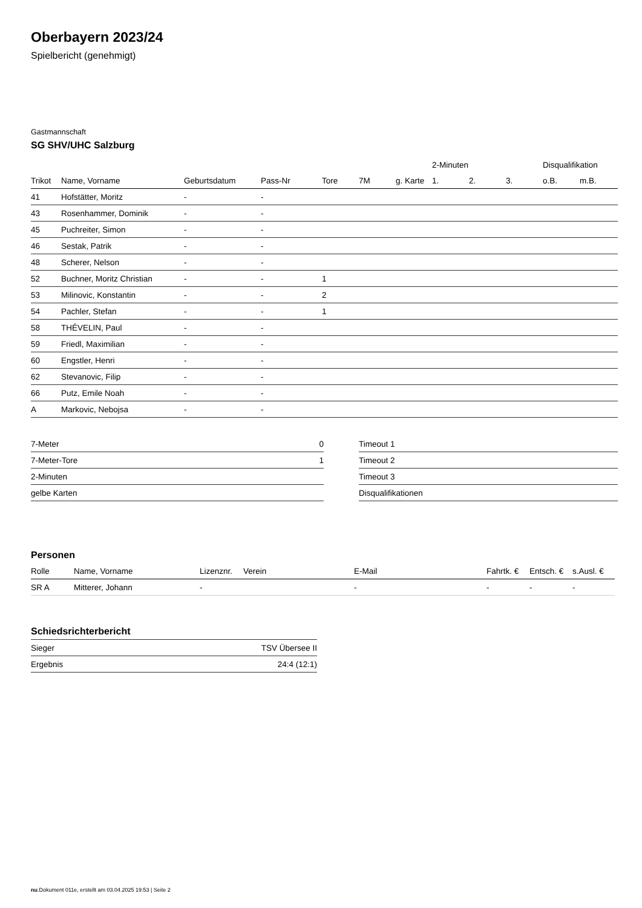Oberbayern 2023/24
Spielbericht (genehmigt)
Gastmannschaft
SG SHV/UHC Salzburg
| | | | | | | | 2-Minuten | | | Disqualifikation | |
| --- | --- | --- | --- | --- | --- | --- | --- | --- | --- | --- | --- |
| Trikot | Name, Vorname | Geburtsdatum | Pass-Nr | Tore | 7M | g. Karte | 1. | 2. | 3. | o.B. | m.B. |
| 41 | Hofstätter, Moritz | - | - | | | | | | | | |
| 43 | Rosenhammer, Dominik | - | - | | | | | | | | |
| 45 | Puchreiter, Simon | - | - | | | | | | | | |
| 46 | Sestak, Patrik | - | - | | | | | | | | |
| 48 | Scherer, Nelson | - | - | | | | | | | | |
| 52 | Buchner, Moritz Christian | - | - | 1 | | | | | | | |
| 53 | Milinovic, Konstantin | - | - | 2 | | | | | | | |
| 54 | Pachler, Stefan | - | - | 1 | | | | | | | |
| 58 | THÉVELIN, Paul | - | - | | | | | | | | |
| 59 | Friedl, Maximilian | - | - | | | | | | | | |
| 60 | Engstler, Henri | - | - | | | | | | | | |
| 62 | Stevanovic, Filip | - | - | | | | | | | | |
| 66 | Putz, Emile Noah | - | - | | | | | | | | |
| A | Markovic, Nebojsa | - | - | | | | | | | | |
| 7-Meter | 0 |
| 7-Meter-Tore | 1 |
| 2-Minuten | |
| gelbe Karten | |
| Timeout 1 |
| Timeout 2 |
| Timeout 3 |
| Disqualifikationen |
Personen
| Rolle | Name, Vorname | Lizenznr. | Verein | E-Mail | Fahrtk. € | Entsch. € | s.Ausl. € |
| --- | --- | --- | --- | --- | --- | --- | --- |
| SR A | Mitterer, Johann | - | | - | - | - | - |
Schiedsrichterbericht
| Sieger | TSV Übersee II |
| Ergebnis | 24:4 (12:1) |
nu.Dokument 011e, erstellt am 03.04.2025 19:53 | Seite 2